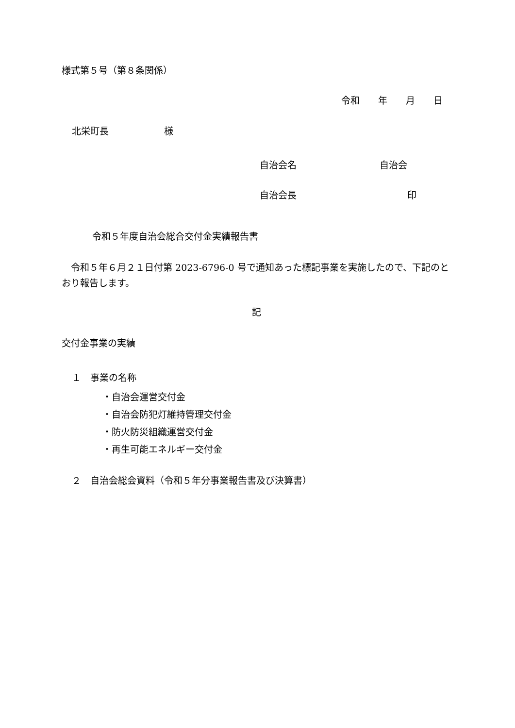様式第５号（第８条関係）
令和　　年　　月　　日
北栄町長　　　　　　様
自治会名　　　　　　　　　自治会
自治会長　　　　　　　　　　　　印
令和５年度自治会総合交付金実績報告書
　令和５年６月２１日付第 2023-6796-0 号で通知あった標記事業を実施したので、下記のとおり報告します。
記
交付金事業の実績
１　事業の名称
・自治会運営交付金 ・自治会防犯灯維持管理交付金 ・防火防災組織運営交付金 ・再生可能エネルギー交付金
２　自治会総会資料（令和５年分事業報告書及び決算書）